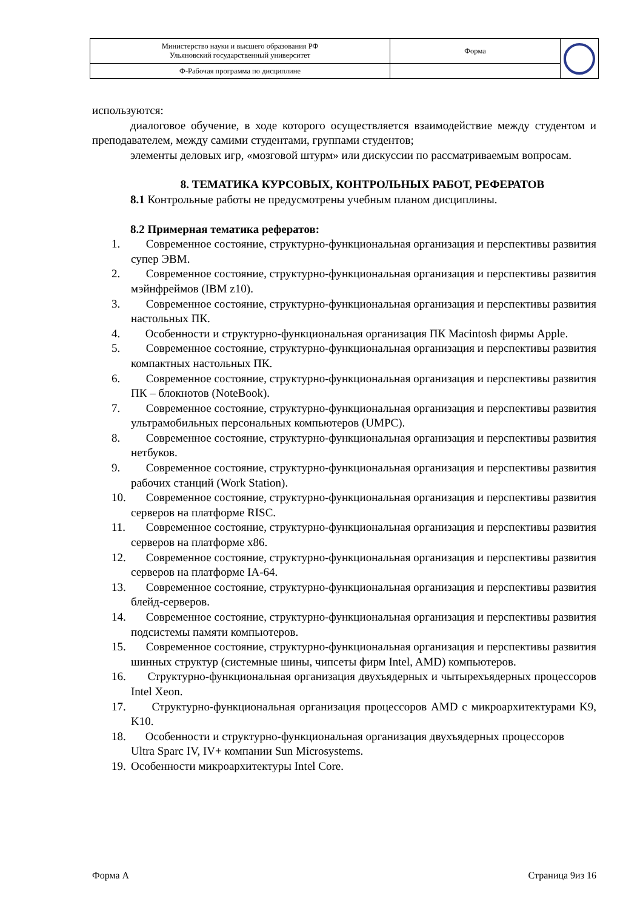| Министерство науки и высшего образования РФ Ульяновский государственный университет | Форма | |
| Ф-Рабочая программа по дисциплине | | |
используются:
диалоговое обучение, в ходе которого осуществляется взаимодействие между студентом и преподавателем, между самими студентами, группами студентов;
элементы деловых игр, «мозговой штурм» или дискуссии по рассматриваемым вопросам.
8. ТЕМАТИКА КУРСОВЫХ, КОНТРОЛЬНЫХ РАБОТ, РЕФЕРАТОВ
8.1 Контрольные работы не предусмотрены учебным планом дисциплины.
8.2 Примерная тематика рефератов:
1. Современное состояние, структурно-функциональная организация и перспективы развития супер ЭВМ.
2. Современное состояние, структурно-функциональная организация и перспективы развития мэйнфреймов (IBM z10).
3. Современное состояние, структурно-функциональная организация и перспективы развития настольных ПК.
4. Особенности и структурно-функциональная организация ПК Macintosh фирмы Apple.
5. Современное состояние, структурно-функциональная организация и перспективы развития компактных настольных ПК.
6. Современное состояние, структурно-функциональная организация и перспективы развития ПК – блокнотов (NoteBook).
7. Современное состояние, структурно-функциональная организация и перспективы развития ультрамобильных персональных компьютеров (UMPC).
8. Современное состояние, структурно-функциональная организация и перспективы развития нетбуков.
9. Современное состояние, структурно-функциональная организация и перспективы развития рабочих станций (Work Station).
10. Современное состояние, структурно-функциональная организация и перспективы развития серверов на платформе RISC.
11. Современное состояние, структурно-функциональная организация и перспективы развития серверов на платформе x86.
12. Современное состояние, структурно-функциональная организация и перспективы развития серверов на платформе IA-64.
13. Современное состояние, структурно-функциональная организация и перспективы развития блейд-серверов.
14. Современное состояние, структурно-функциональная организация и перспективы развития подсистемы памяти компьютеров.
15. Современное состояние, структурно-функциональная организация и перспективы развития шинных структур (системные шины, чипсеты фирм Intel, AMD) компьютеров.
16. Структурно-функциональная организация двухъядерных и чытырехъядерных процессоров Intel Xeon.
17. Структурно-функциональная организация процессоров AMD с микроархитектурами K9, K10.
18. Особенности и структурно-функциональная организация двухъядерных процессоров
Ultra Sparc IV, IV+ компании Sun Microsystems.
19. Особенности микроархитектуры Intel Core.
Форма А Страница 9из 16